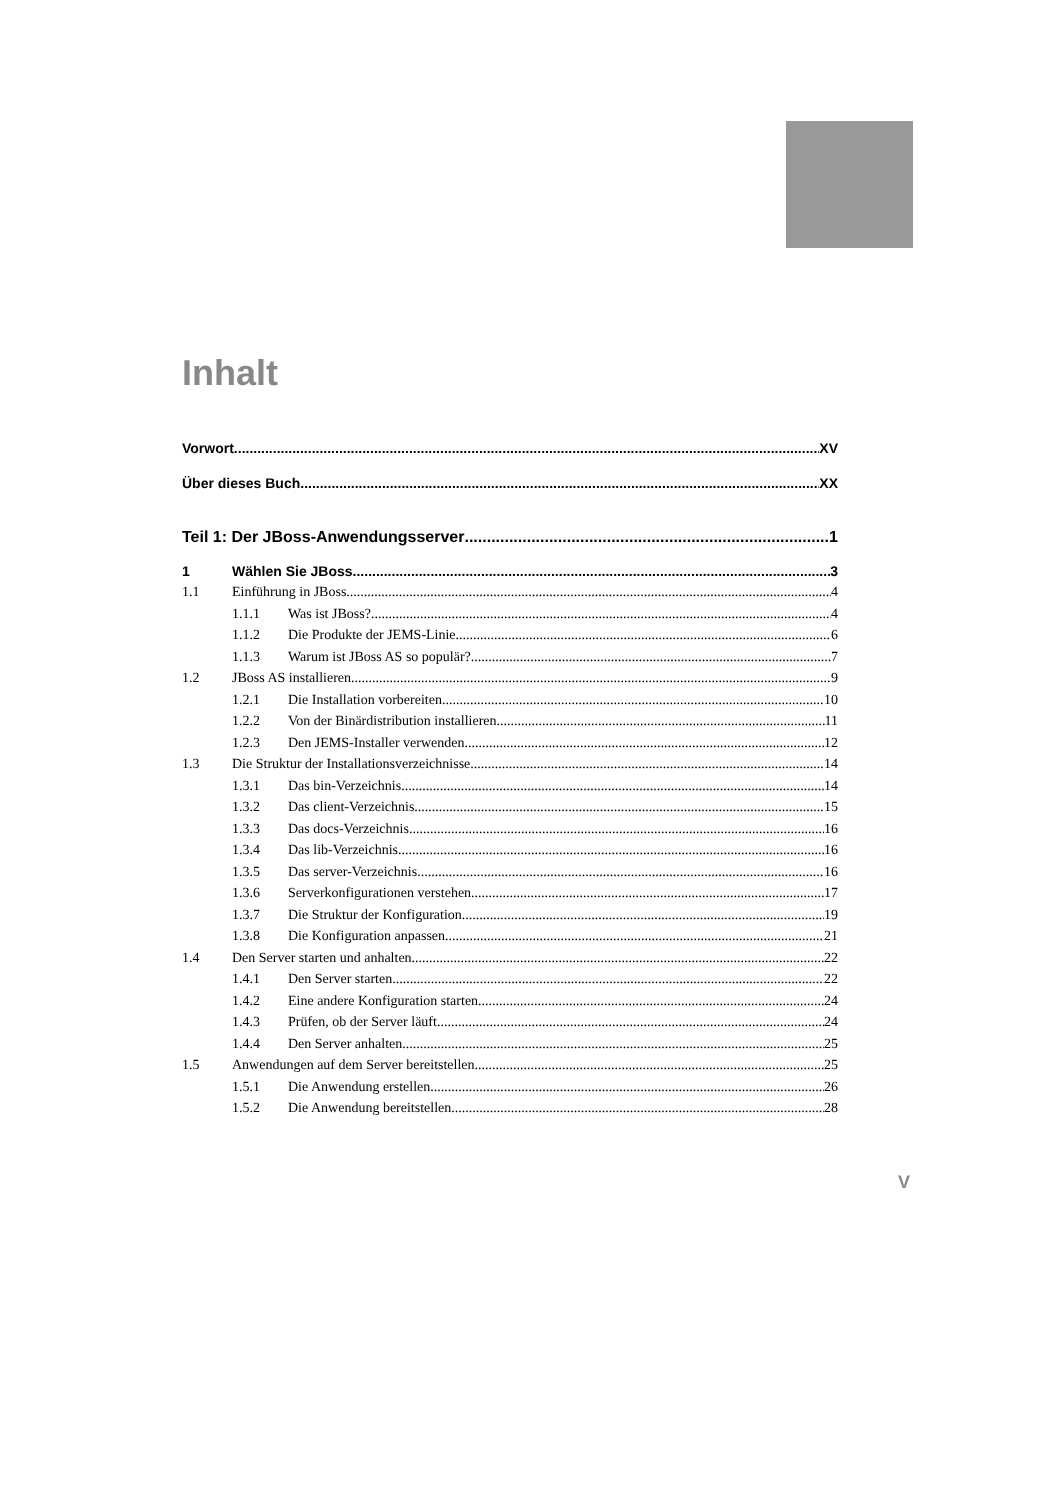Inhalt
Vorwort XV
Über dieses Buch XX
Teil 1: Der JBoss-Anwendungsserver 1
1 Wählen Sie JBoss 3
1.1 Einführung in JBoss 4
1.1.1 Was ist JBoss? 4
1.1.2 Die Produkte der JEMS-Linie 6
1.1.3 Warum ist JBoss AS so populär? 7
1.2 JBoss AS installieren 9
1.2.1 Die Installation vorbereiten 10
1.2.2 Von der Binärdistribution installieren 11
1.2.3 Den JEMS-Installer verwenden 12
1.3 Die Struktur der Installationsverzeichnisse 14
1.3.1 Das bin-Verzeichnis 14
1.3.2 Das client-Verzeichnis 15
1.3.3 Das docs-Verzeichnis 16
1.3.4 Das lib-Verzeichnis 16
1.3.5 Das server-Verzeichnis 16
1.3.6 Serverkonfigurationen verstehen 17
1.3.7 Die Struktur der Konfiguration 19
1.3.8 Die Konfiguration anpassen 21
1.4 Den Server starten und anhalten 22
1.4.1 Den Server starten 22
1.4.2 Eine andere Konfiguration starten 24
1.4.3 Prüfen, ob der Server läuft 24
1.4.4 Den Server anhalten 25
1.5 Anwendungen auf dem Server bereitstellen 25
1.5.1 Die Anwendung erstellen 26
1.5.2 Die Anwendung bereitstellen 28
V